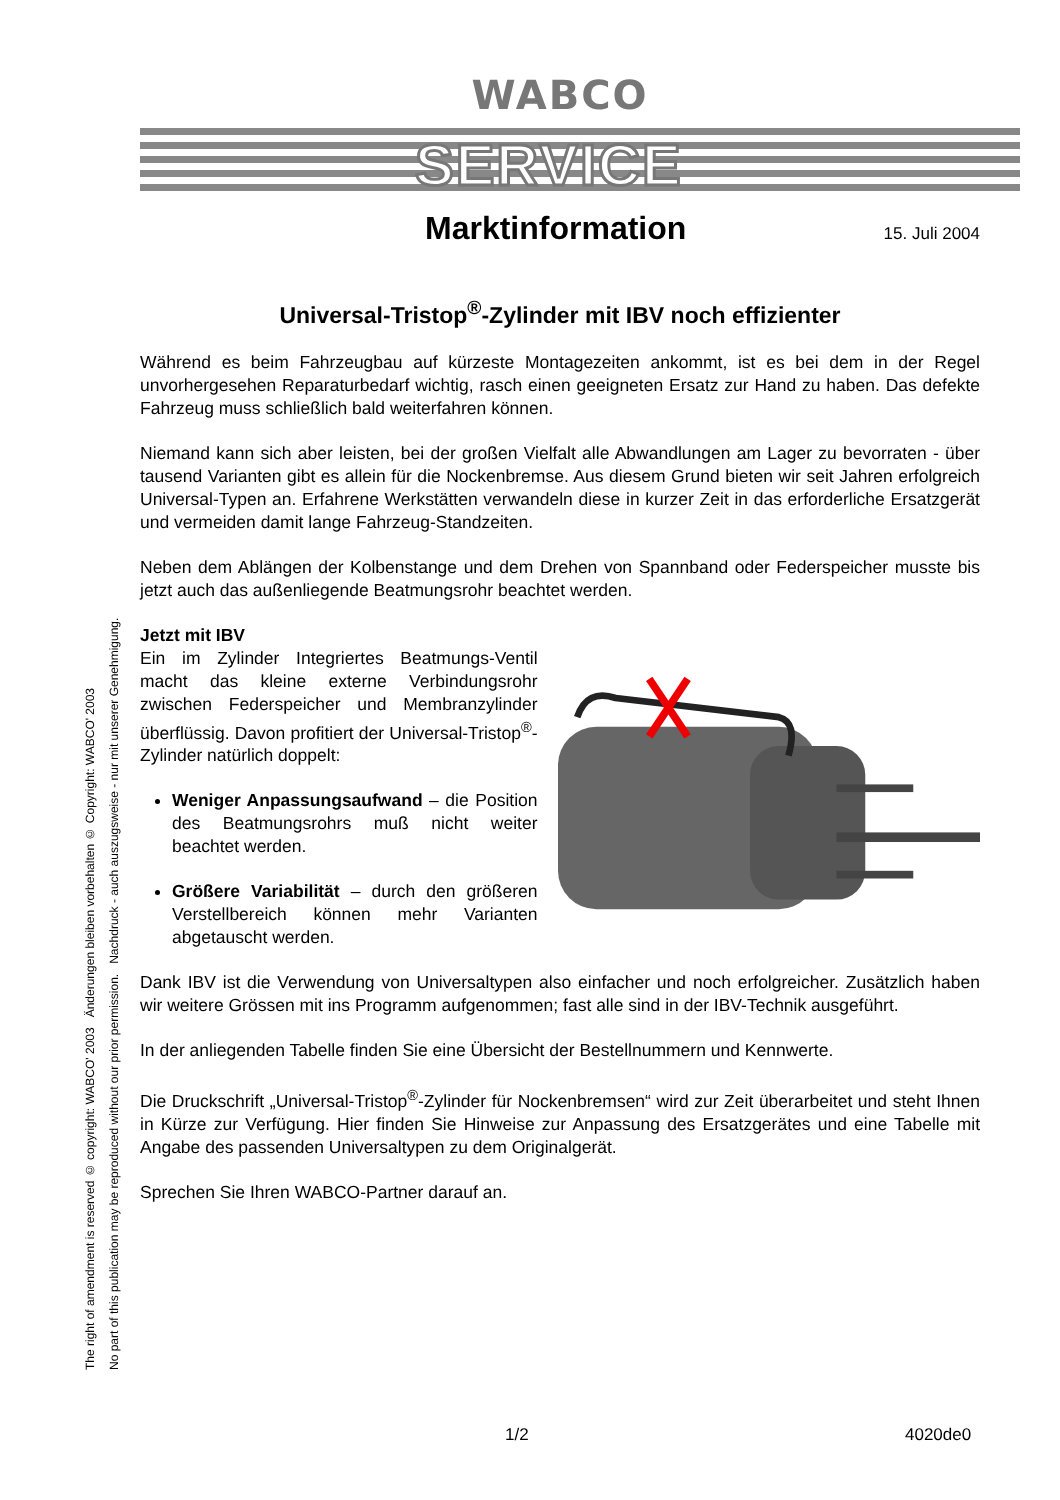The right of amendment is reserved © copyright: WABCO' 2003 Änderungen bleiben vorbehalten © Copyright: WABCO' 2003
No part of this publication may be reproduced without our prior permission. Nachdruck - auch auszugsweise - nur mit unserer Genehmigung.
WABCO
SERVICE
Marktinformation
15. Juli 2004
Universal-Tristop<sup>®</sup>-Zylinder mit IBV noch effizienter
Während es beim Fahrzeugbau auf kürzeste Montagezeiten ankommt, ist es bei dem in der Regel unvorhergesehen Reparaturbedarf wichtig, rasch einen geeigneten Ersatz zur Hand zu haben. Das defekte Fahrzeug muss schließlich bald weiterfahren können.
Niemand kann sich aber leisten, bei der großen Vielfalt alle Abwandlungen am Lager zu bevorraten - über tausend Varianten gibt es allein für die Nockenbremse. Aus diesem Grund bieten wir seit Jahren erfolgreich Universal-Typen an. Erfahrene Werkstätten verwandeln diese in kurzer Zeit in das erforderliche Ersatzgerät und vermeiden damit lange Fahrzeug-Standzeiten.
Neben dem Ablängen der Kolbenstange und dem Drehen von Spannband oder Federspeicher musste bis jetzt auch das außenliegende Beatmungsrohr beachtet werden.
Jetzt mit IBV
Ein im Zylinder Integriertes Beatmungs-Ventil macht das kleine externe Verbindungsrohr zwischen Federspeicher und Membranzylinder überflüssig. Davon profitiert der Universal-Tristop<sup>®</sup>-Zylinder natürlich doppelt:
Weniger Anpassungsaufwand – die Position des Beatmungsrohrs muß nicht weiter beachtet werden.
Größere Variabilität – durch den größeren Verstellbereich können mehr Varianten abgetauscht werden.
Dank IBV ist die Verwendung von Universaltypen also einfacher und noch erfolgreicher. Zusätzlich haben wir weitere Grössen mit ins Programm aufgenommen; fast alle sind in der IBV-Technik ausgeführt.
In der anliegenden Tabelle finden Sie eine Übersicht der Bestellnummern und Kennwerte.
Die Druckschrift „Universal-Tristop<sup>®</sup>-Zylinder für Nockenbremsen“ wird zur Zeit überarbeitet und steht Ihnen in Kürze zur Verfügung. Hier finden Sie Hinweise zur Anpassung des Ersatzgerätes und eine Tabelle mit Angabe des passenden Universaltypen zu dem Originalgerät.
Sprechen Sie Ihren WABCO-Partner darauf an.
1/2 4020de0